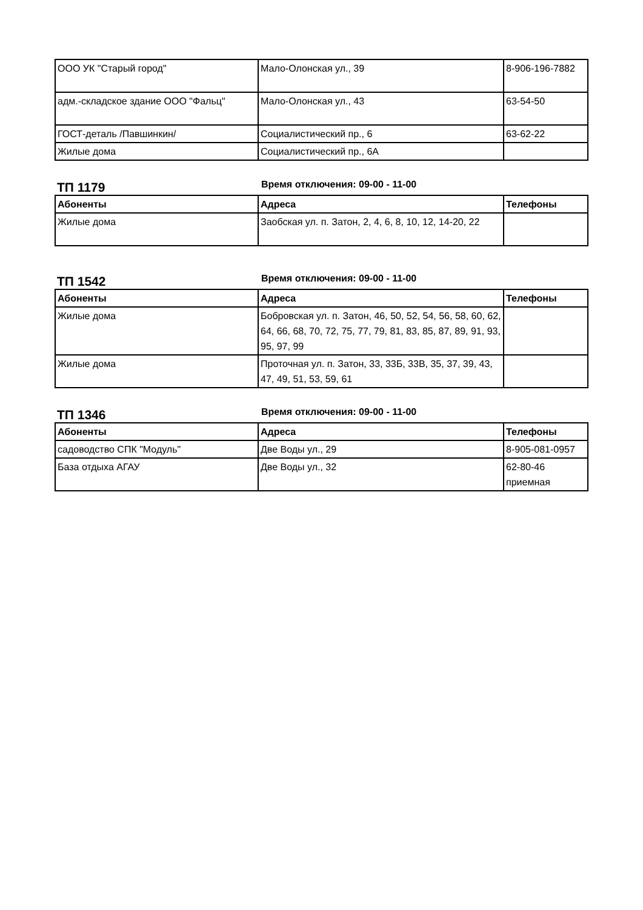| ООО УК "Старый город" | Мало-Олонская ул., 39 | 8-906-196-7882 |
| адм.-складское здание ООО "Фальц" | Мало-Олонская ул., 43 | 63-54-50 |
| ГОСТ-деталь /Павшинкин/ | Социалистический пр., 6 | 63-62-22 |
| Жилые дома | Социалистический пр., 6А | |
ТП 1179
Время отключения: 09-00 - 11-00
| Абоненты | Адреса | Телефоны |
| --- | --- | --- |
| Жилые дома | Заобская ул. п. Затон, 2, 4, 6, 8, 10, 12, 14-20, 22 | |
ТП 1542
Время отключения: 09-00 - 11-00
| Абоненты | Адреса | Телефоны |
| --- | --- | --- |
| Жилые дома | Бобровская ул. п. Затон, 46, 50, 52, 54, 56, 58, 60, 62, 64, 66, 68, 70, 72, 75, 77, 79, 81, 83, 85, 87, 89, 91, 93, 95, 97, 99 | |
| Жилые дома | Проточная ул. п. Затон, 33, 33Б, 33В, 35, 37, 39, 43, 47, 49, 51, 53, 59, 61 | |
ТП 1346
Время отключения: 09-00 - 11-00
| Абоненты | Адреса | Телефоны |
| --- | --- | --- |
| садоводство СПК "Модуль" | Две Воды ул., 29 | 8-905-081-0957 |
| База отдыха АГАУ | Две Воды ул., 32 | 62-80-46 приемная |